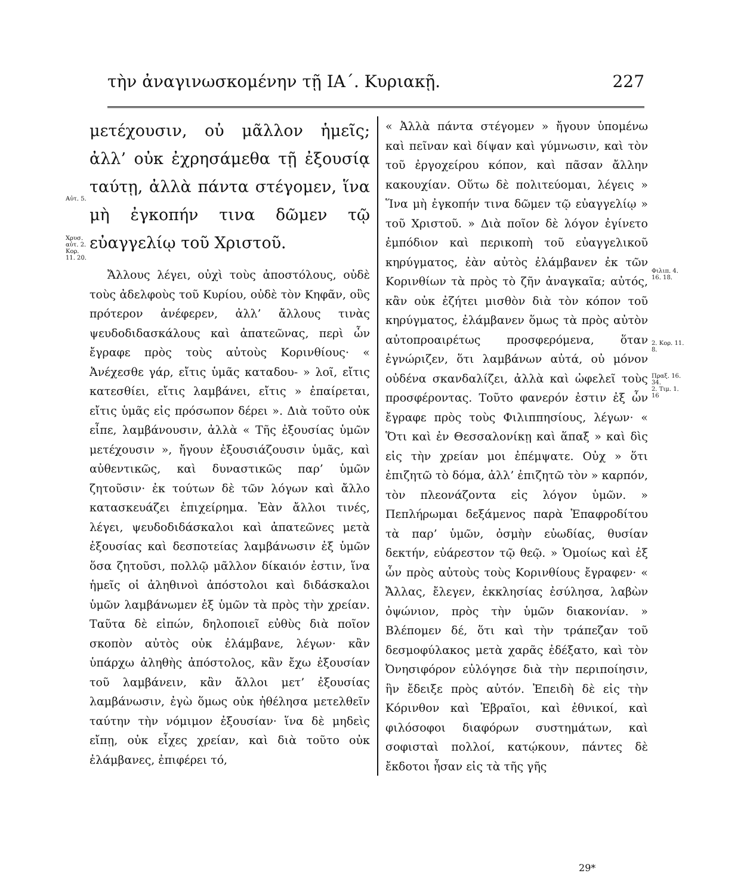τὴν ἀναγινωσκομένην τῇ ΙΑ΄. Κυριακῇ. 227
Αὐτ. 5.
Χρυσ. αὐτ. 2. Κορ. 11. 20.
μετέχουσιν, οὐ μᾶλλον ἡμεῖς; ἀλλ’ οὐκ ἐχρησάμεθα τῇ ἐξουσίᾳ ταύτῃ, ἀλλὰ πάντα στέγομεν, ἵνα μὴ ἐγκοπήν τινα δῶμεν τῷ εὐαγγελίῳ τοῦ Χριστοῦ.
Ἄλλους λέγει, οὐχὶ τοὺς ἀποστόλους, οὐδὲ τοὺς ἀδελφοὺς τοῦ Κυρίου, οὐδὲ τὸν Κηφᾶν, οὓς πρότερον ἀνέφερεν, ἀλλ’ ἄλλους τινὰς ψευδοδιδασκάλους καὶ ἀπατεῶνας, περὶ ὧν ἔγραφε πρὸς τοὺς αὐτοὺς Κορινθίους· « Ἀνέχεσθε γάρ, εἴτις ὑμᾶς καταδου- » λοῖ, εἴτις κατεσθίει, εἴτις λαμβάνει, εἴτις » ἐπαίρεται, εἴτις ὑμᾶς εἰς πρόσωπον δέρει ». Διὰ τοῦτο οὐκ εἶπε, λαμβάνουσιν, ἀλλὰ « Τῆς ἐξουσίας ὑμῶν μετέχουσιν », ἤγουν ἐξουσιάζουσιν ὑμᾶς, καὶ αὐθεντικῶς, καὶ δυναστικῶς παρ’ ὑμῶν ζητοῦσιν· ἐκ τούτων δὲ τῶν λόγων καὶ ἄλλο κατασκευάζει ἐπιχείρημα. Ἐὰν ἄλλοι τινές, λέγει, ψευδοδιδάσκαλοι καὶ ἀπατεῶνες μετὰ ἐξουσίας καὶ δεσποτείας λαμβάνωσιν ἐξ ὑμῶν ὅσα ζητοῦσι, πολλῷ μᾶλλον δίκαιόν ἐστιν, ἵνα ἡμεῖς οἱ ἀληθινοὶ ἀπόστολοι καὶ διδάσκαλοι ὑμῶν λαμβάνωμεν ἐξ ὑμῶν τὰ πρὸς τὴν χρείαν. Ταῦτα δὲ εἰπών, δηλοποιεῖ εὐθὺς διὰ ποῖον σκοπὸν αὐτὸς οὐκ ἐλάμβανε, λέγων· κἂν ὑπάρχω ἀληθὴς ἀπόστολος, κἂν ἔχω ἐξουσίαν τοῦ λαμβάνειν, κἂν ἄλλοι μετ’ ἐξουσίας λαμβάνωσιν, ἐγὼ ὅμως οὐκ ἠθέλησα μετελθεῖν ταύτην τὴν νόμιμον ἐξουσίαν· ἵνα δὲ μηδεὶς εἴπῃ, οὐκ εἶχες χρείαν, καὶ διὰ τοῦτο οὐκ ἐλάμβανες, ἐπιφέρει τό,
« Ἀλλὰ πάντα στέγομεν » ἤγουν ὑπομένω καὶ πεῖναν καὶ δίψαν καὶ γύμνωσιν, καὶ τὸν τοῦ ἐργοχείρου κόπον, καὶ πᾶσαν ἄλλην κακουχίαν. Οὕτω δὲ πολιτεύομαι, λέγεις » Ἵνα μὴ ἐγκοπήν τινα δῶμεν τῷ εὐαγγελίῳ » τοῦ Χριστοῦ. » Διὰ ποῖον δὲ λόγον ἐγίνετο ἐμπόδιον καὶ περικοπὴ τοῦ εὐαγγελικοῦ κηρύγματος, ἐὰν αὐτὸς ἐλάμβανεν ἐκ τῶν Κορινθίων τὰ πρὸς τὸ ζῆν ἀναγκαῖα; αὐτός, κἂν οὐκ ἐζήτει μισθὸν διὰ τὸν κόπον τοῦ κηρύγματος, ἐλάμβανεν ὅμως τὰ πρὸς αὐτὸν αὐτοπροαιρέτως προσφερόμενα, ὅταν ἐγνώριζεν, ὅτι λαμβάνων αὐτά, οὐ μόνον οὐδένα σκανδαλίζει, ἀλλὰ καὶ ὠφελεῖ τοὺς προσφέροντας. Τοῦτο φανερόν ἐστιν ἐξ ὧν ἔγραφε πρὸς τοὺς Φιλιππησίους, λέγων· « Ὅτι καὶ ἐν Θεσσαλονίκῃ καὶ ἅπαξ » καὶ δὶς εἰς τὴν χρείαν μοι ἐπέμψατε. Οὐχ » ὅτι ἐπιζητῶ τὸ δόμα, ἀλλ’ ἐπιζητῶ τὸν » καρπόν, τὸν πλεονάζοντα εἰς λόγον ὑμῶν. » Πεπλήρωμαι δεξάμενος παρὰ Ἐπαφροδίτου τὰ παρ’ ὑμῶν, ὀσμὴν εὐωδίας, θυσίαν δεκτήν, εὐάρεστον τῷ θεῷ. » Ὁμοίως καὶ ἐξ ὧν πρὸς αὐτοὺς τοὺς Κορινθίους ἔγραφεν· « Ἄλλας, ἔλεγεν, ἐκκλησίας ἐσύλησα, λαβὼν ὀψώνιον, πρὸς τὴν ὑμῶν διακονίαν. » Βλέπομεν δέ, ὅτι καὶ τὴν τράπεζαν τοῦ δεσμοφύλακος μετὰ χαρᾶς ἐδέξατο, καὶ τὸν Ὀνησιφόρον εὐλόγησε διὰ τὴν περιποίησιν, ἣν ἔδειξε πρὸς αὐτόν. Ἐπειδὴ δὲ εἰς τὴν Κόρινθον καὶ Ἑβραῖοι, καὶ ἐθνικοί, καὶ φιλόσοφοι διαφόρων συστημάτων, καὶ σοφισταὶ πολλοί, κατῴκουν, πάντες δὲ ἔκδοτοι ἦσαν εἰς τὰ τῆς γῆς
Φιλιπ. 4. 16. 18.
2. Κορ. 11. 8.
Πραξ. 16. 34.
2. Τιμ. 1. 16
29*